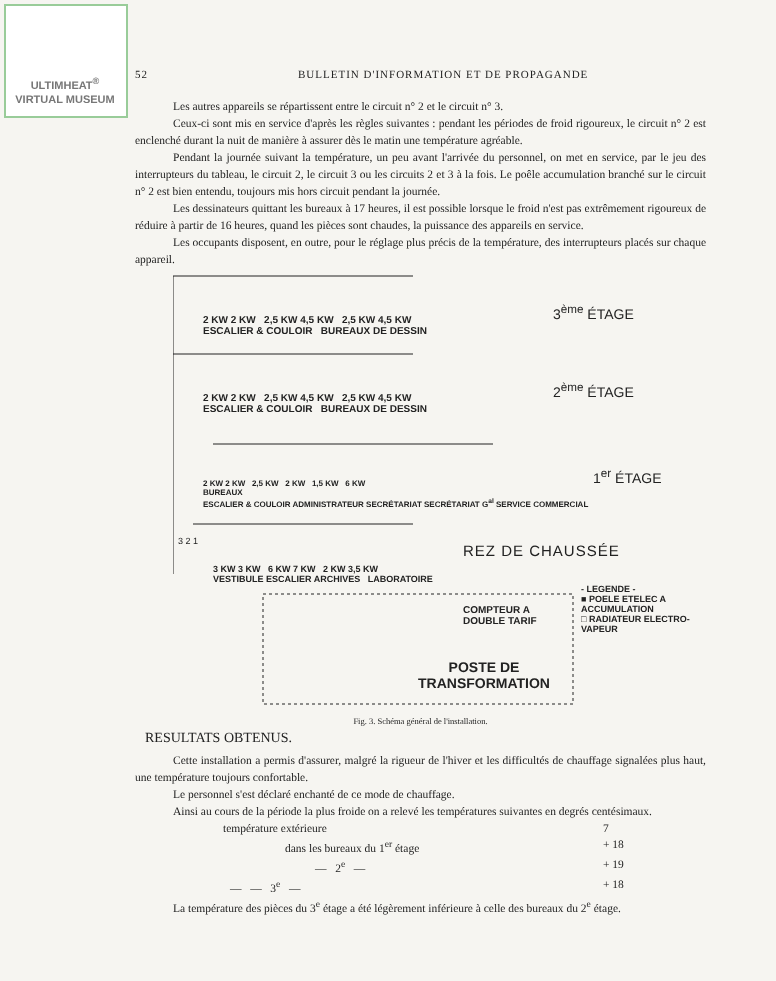ULTIMHEAT<sup>®</sup>
VIRTUAL MUSEUM
52 BULLETIN D'INFORMATION ET DE PROPAGANDE
Les autres appareils se répartissent entre le circuit n° 2 et le circuit n° 3.
Ceux-ci sont mis en service d'après les règles suivantes : pendant les périodes de froid rigoureux, le circuit n° 2 est enclenché durant la nuit de manière à assurer dès le matin une température agréable.
Pendant la journée suivant la température, un peu avant l'arrivée du personnel, on met en service, par le jeu des interrupteurs du tableau, le circuit 2, le circuit 3 ou les circuits 2 et 3 à la fois. Le poêle accumulation branché sur le circuit n° 2 est bien entendu, toujours mis hors circuit pendant la journée.
Les dessinateurs quittant les bureaux à 17 heures, il est possible lorsque le froid n'est pas extrêmement rigoureux de réduire à partir de 16 heures, quand les pièces sont chaudes, la puissance des appareils en service.
Les occupants disposent, en outre, pour le réglage plus précis de la température, des interrupteurs placés sur chaque appareil.
2 KW 2 KW 2,5 KW 4,5 KW 2,5 KW 4,5 KW
ESCALIER & COULOIR BUREAUX DE DESSIN
3<sup>ème</sup> ÉTAGE
2 KW 2 KW 2,5 KW 4,5 KW 2,5 KW 4,5 KW
ESCALIER & COULOIR BUREAUX DE DESSIN
2<sup>ème</sup> ÉTAGE
2 KW 2 KW 2,5 KW 2 KW 1,5 KW 6 KW
BUREAUX
ESCALIER & COULOIR ADMINISTRATEUR SECRÉTARIAT SECRÉTARIAT G<sup>al</sup> SERVICE COMMERCIAL
1<sup>er</sup> ÉTAGE
3 2 1
3 KW 3 KW 6 KW 7 KW 2 KW 3,5 KW
VESTIBULE ESCALIER ARCHIVES LABORATOIRE
REZ DE CHAUSSÉE
COMPTEUR A
DOUBLE TARIF
POSTE DE
TRANSFORMATION
- LEGENDE -
■ POELE ETELEC A ACCUMULATION
□ RADIATEUR ELECTRO-VAPEUR
Fig. 3. Schéma général de l'installation.
RESULTATS OBTENUS.
Cette installation a permis d'assurer, malgré la rigueur de l'hiver et les difficultés de chauffage signalées plus haut, une température toujours confortable.
Le personnel s'est déclaré enchanté de ce mode de chauffage.
Ainsi au cours de la période la plus froide on a relevé les températures suivantes en degrés centésimaux.
température extérieure 7
dans les bureaux du 1<sup>er</sup> étage + 18
— 2<sup>e</sup> — + 19
— — 3<sup>e</sup> — + 18
La température des pièces du 3<sup>e</sup> étage a été légèrement inférieure à celle des bureaux du 2<sup>e</sup> étage.